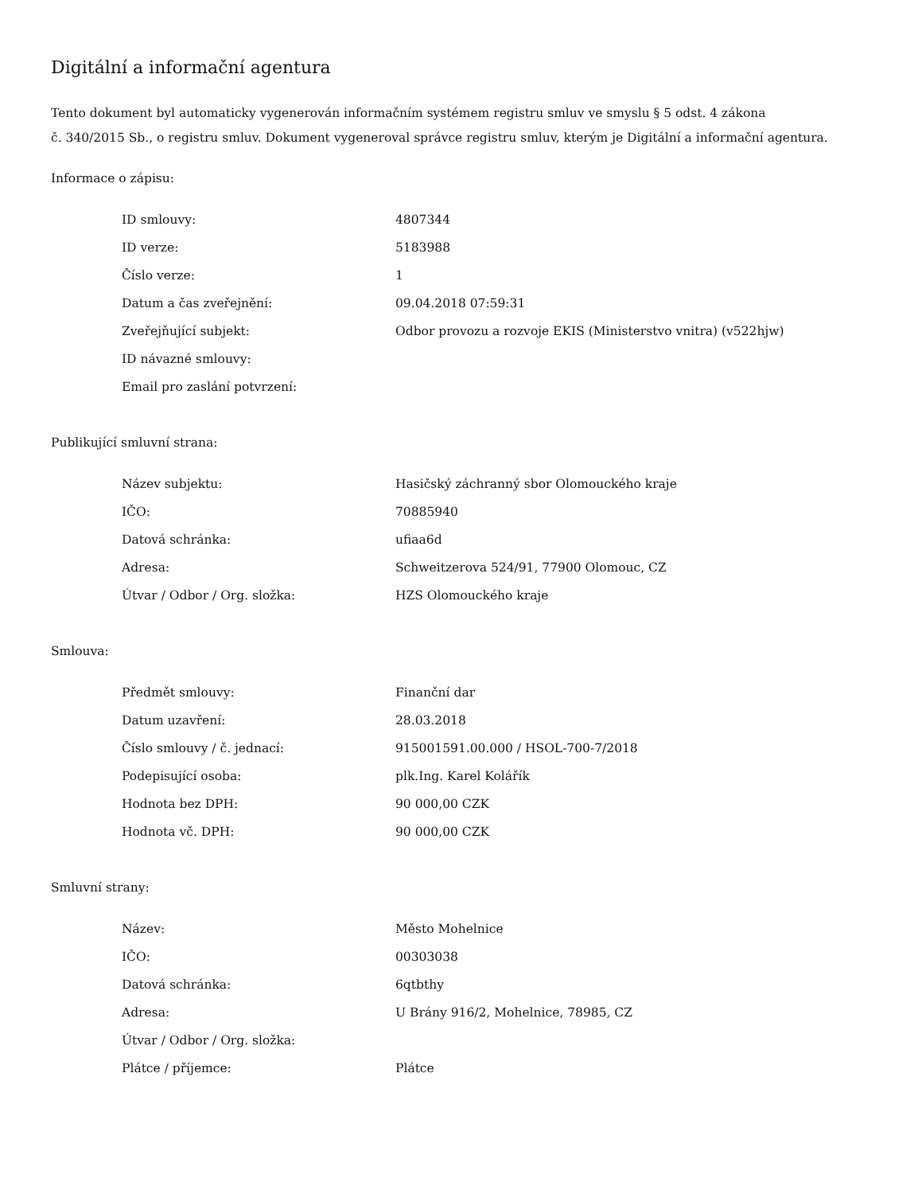Digitální a informační agentura
Tento dokument byl automaticky vygenerován informačním systémem registru smluv ve smyslu § 5 odst. 4 zákona
č. 340/2015 Sb., o registru smluv. Dokument vygeneroval správce registru smluv, kterým je Digitální a informační agentura.
Informace o zápisu:
| ID smlouvy: | 4807344 |
| ID verze: | 5183988 |
| Číslo verze: | 1 |
| Datum a čas zveřejnění: | 09.04.2018 07:59:31 |
| Zveřejňující subjekt: | Odbor provozu a rozvoje EKIS (Ministerstvo vnitra) (v522hjw) |
| ID návazné smlouvy: | |
| Email pro zaslání potvrzení: | |
Publikující smluvní strana:
| Název subjektu: | Hasičský záchranný sbor Olomouckého kraje |
| IČO: | 70885940 |
| Datová schránka: | ufiaa6d |
| Adresa: | Schweitzerova 524/91, 77900 Olomouc, CZ |
| Útvar / Odbor / Org. složka: | HZS Olomouckého kraje |
Smlouva:
| Předmět smlouvy: | Finanční dar |
| Datum uzavření: | 28.03.2018 |
| Číslo smlouvy / č. jednací: | 915001591.00.000 / HSOL-700-7/2018 |
| Podepisující osoba: | plk.Ing. Karel Kolářík |
| Hodnota bez DPH: | 90 000,00 CZK |
| Hodnota vč. DPH: | 90 000,00 CZK |
Smluvní strany:
| Název: | Město Mohelnice |
| IČO: | 00303038 |
| Datová schránka: | 6qtbthy |
| Adresa: | U Brány 916/2, Mohelnice, 78985, CZ |
| Útvar / Odbor / Org. složka: | |
| Plátce / příjemce: | Plátce |